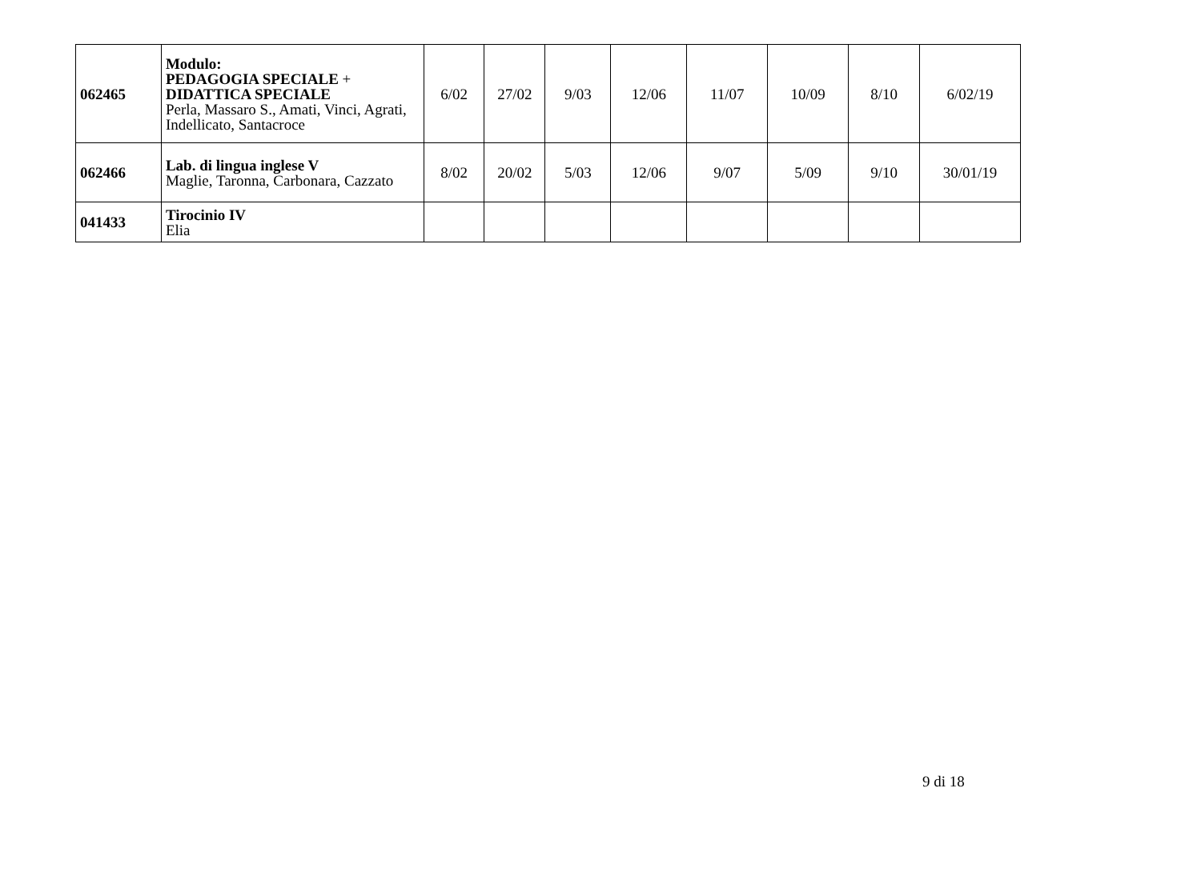| 062465 | Modulo: PEDAGOGIA SPECIALE + DIDATTICA SPECIALE Perla, Massaro S., Amati, Vinci, Agrati, Indellicato, Santacroce | 6/02 | 27/02 | 9/03 | 12/06 | 11/07 | 10/09 | 8/10 | 6/02/19 |
| 062466 | Lab. di lingua inglese V Maglie, Taronna, Carbonara, Cazzato | 8/02 | 20/02 | 5/03 | 12/06 | 9/07 | 5/09 | 9/10 | 30/01/19 |
| 041433 | Tirocinio IV Elia | | | | | | | | |
9 di 18